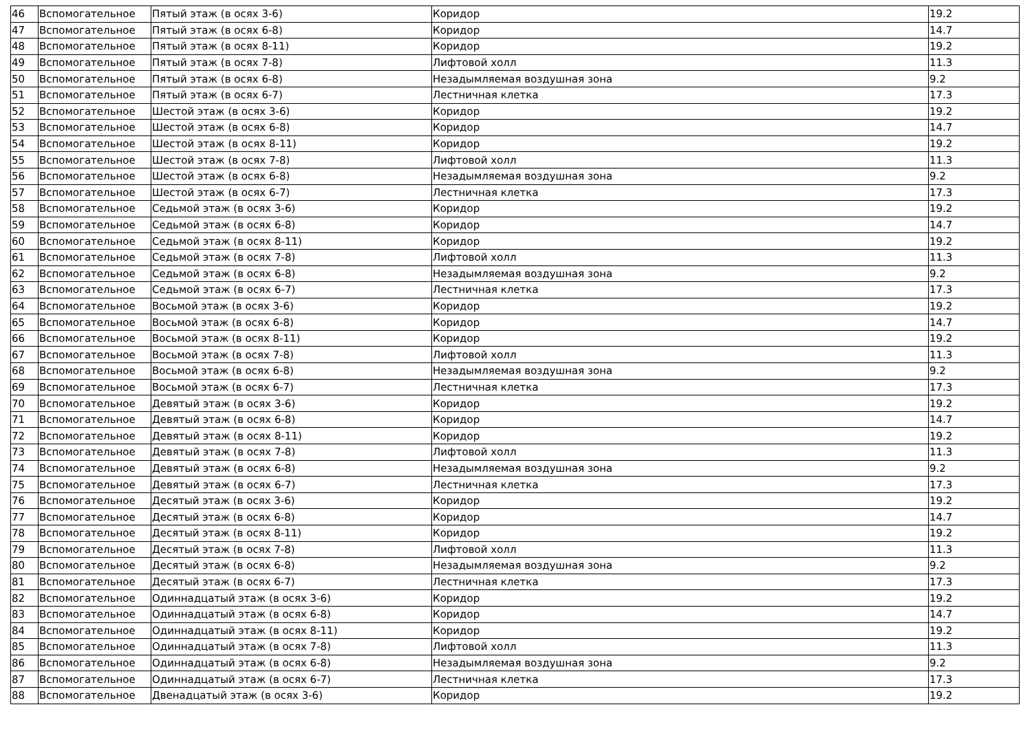| 46 | Вспомогательное | Пятый этаж (в осях 3-6) | Коридор | 19.2 |
| 47 | Вспомогательное | Пятый этаж (в осях 6-8) | Коридор | 14.7 |
| 48 | Вспомогательное | Пятый этаж (в осях 8-11) | Коридор | 19.2 |
| 49 | Вспомогательное | Пятый этаж (в осях 7-8) | Лифтовой холл | 11.3 |
| 50 | Вспомогательное | Пятый этаж (в осях 6-8) | Незадымляемая воздушная зона | 9.2 |
| 51 | Вспомогательное | Пятый этаж (в осях 6-7) | Лестничная клетка | 17.3 |
| 52 | Вспомогательное | Шестой этаж (в осях 3-6) | Коридор | 19.2 |
| 53 | Вспомогательное | Шестой этаж (в осях 6-8) | Коридор | 14.7 |
| 54 | Вспомогательное | Шестой этаж (в осях 8-11) | Коридор | 19.2 |
| 55 | Вспомогательное | Шестой этаж (в осях 7-8) | Лифтовой холл | 11.3 |
| 56 | Вспомогательное | Шестой этаж (в осях 6-8) | Незадымляемая воздушная зона | 9.2 |
| 57 | Вспомогательное | Шестой этаж (в осях 6-7) | Лестничная клетка | 17.3 |
| 58 | Вспомогательное | Седьмой этаж (в осях 3-6) | Коридор | 19.2 |
| 59 | Вспомогательное | Седьмой этаж (в осях 6-8) | Коридор | 14.7 |
| 60 | Вспомогательное | Седьмой этаж (в осях 8-11) | Коридор | 19.2 |
| 61 | Вспомогательное | Седьмой этаж (в осях 7-8) | Лифтовой холл | 11.3 |
| 62 | Вспомогательное | Седьмой этаж (в осях 6-8) | Незадымляемая воздушная зона | 9.2 |
| 63 | Вспомогательное | Седьмой этаж (в осях 6-7) | Лестничная клетка | 17.3 |
| 64 | Вспомогательное | Восьмой этаж (в осях 3-6) | Коридор | 19.2 |
| 65 | Вспомогательное | Восьмой этаж (в осях 6-8) | Коридор | 14.7 |
| 66 | Вспомогательное | Восьмой этаж (в осях 8-11) | Коридор | 19.2 |
| 67 | Вспомогательное | Восьмой этаж (в осях 7-8) | Лифтовой холл | 11.3 |
| 68 | Вспомогательное | Восьмой этаж (в осях 6-8) | Незадымляемая воздушная зона | 9.2 |
| 69 | Вспомогательное | Восьмой этаж (в осях 6-7) | Лестничная клетка | 17.3 |
| 70 | Вспомогательное | Девятый этаж (в осях 3-6) | Коридор | 19.2 |
| 71 | Вспомогательное | Девятый этаж (в осях 6-8) | Коридор | 14.7 |
| 72 | Вспомогательное | Девятый этаж (в осях 8-11) | Коридор | 19.2 |
| 73 | Вспомогательное | Девятый этаж (в осях 7-8) | Лифтовой холл | 11.3 |
| 74 | Вспомогательное | Девятый этаж (в осях 6-8) | Незадымляемая воздушная зона | 9.2 |
| 75 | Вспомогательное | Девятый этаж (в осях 6-7) | Лестничная клетка | 17.3 |
| 76 | Вспомогательное | Десятый этаж (в осях 3-6) | Коридор | 19.2 |
| 77 | Вспомогательное | Десятый этаж (в осях 6-8) | Коридор | 14.7 |
| 78 | Вспомогательное | Десятый этаж (в осях 8-11) | Коридор | 19.2 |
| 79 | Вспомогательное | Десятый этаж (в осях 7-8) | Лифтовой холл | 11.3 |
| 80 | Вспомогательное | Десятый этаж (в осях 6-8) | Незадымляемая воздушная зона | 9.2 |
| 81 | Вспомогательное | Десятый этаж (в осях 6-7) | Лестничная клетка | 17.3 |
| 82 | Вспомогательное | Одиннадцатый этаж (в осях 3-6) | Коридор | 19.2 |
| 83 | Вспомогательное | Одиннадцатый этаж (в осях 6-8) | Коридор | 14.7 |
| 84 | Вспомогательное | Одиннадцатый этаж (в осях 8-11) | Коридор | 19.2 |
| 85 | Вспомогательное | Одиннадцатый этаж (в осях 7-8) | Лифтовой холл | 11.3 |
| 86 | Вспомогательное | Одиннадцатый этаж (в осях 6-8) | Незадымляемая воздушная зона | 9.2 |
| 87 | Вспомогательное | Одиннадцатый этаж (в осях 6-7) | Лестничная клетка | 17.3 |
| 88 | Вспомогательное | Двенадцатый этаж (в осях 3-6) | Коридор | 19.2 |